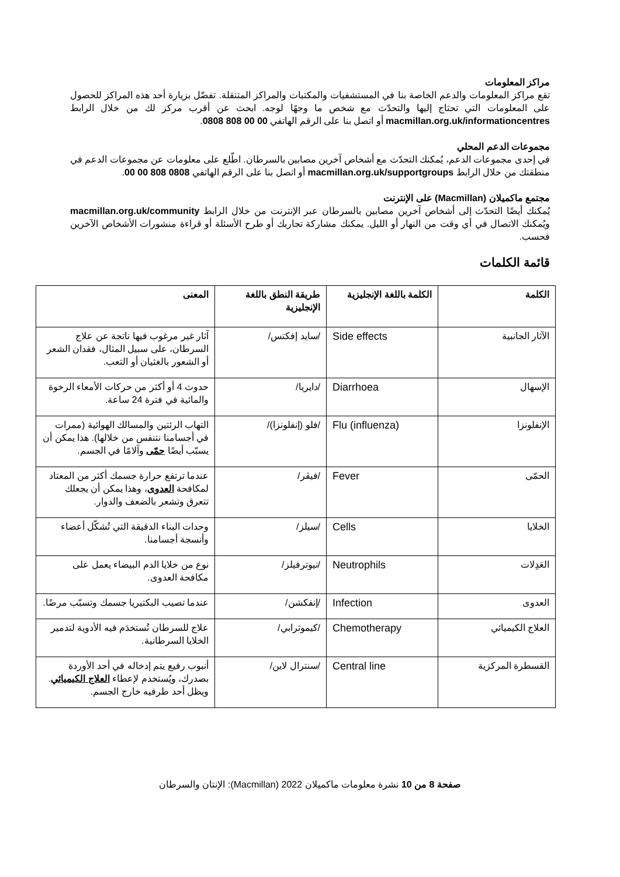مراكز المعلومات
تقع مراكز المعلومات والدعم الخاصة بنا في المستشفيات والمكتبات والمراكز المتنقلة. تفضّل بزيارة أحد هذه المراكز للحصول على المعلومات التي تحتاج إليها والتحدّث مع شخص ما وجهًا لوجه. ابحث عن أقرب مركز لك من خلال الرابط macmillan.org.uk/informationcentres أو اتصل بنا على الرقم الهاتفي 00 00 808 0808.
مجموعات الدعم المحلي
في إحدى مجموعات الدعم، يُمكنك التحدّث مع أشخاص آخرين مصابين بالسرطان. اطّلع على معلومات عن مجموعات الدعم في منطقتك من خلال الرابط macmillan.org.uk/supportgroups أو اتصل بنا على الرقم الهاتفي 0808 808 00 00.
مجتمع ماكميلان (Macmillan) على الإنترنت
يُمكنك أيضًا التحدّث إلى أشخاص آخرين مصابين بالسرطان عبر الإنترنت من خلال الرابط macmillan.org.uk/community ويُمكنك الاتصال في أي وقت من النهار أو الليل. يمكنك مشاركة تجاربك أو طرح الأسئلة أو قراءة منشورات الأشخاص الآخرين فحسب.
قائمة الكلمات
| الكلمة | الكلمة باللغة الإنجليزية | طريقة النطق باللغة الإنجليزية | المعنى |
| --- | --- | --- | --- |
| الآثار الجانبية | Side effects | /سايد إفكتس/ | آثار غير مرغوب فيها ناتجة عن علاج السرطان، على سبيل المثال، فقدان الشعر أو الشعور بالغثيان أو التعب. |
| الإسهال | Diarrhoea | /دايريا/ | حدوث 4 أو أكثر من حركات الأمعاء الرخوة والمائية في فترة 24 ساعة. |
| الإنفلونزا | Flu (influenza) | /فلو (إنفلونزا)/ | التهاب الرئتين والمسالك الهوائية (ممرات في أجسامنا نتنفس من خلالها). هذا يمكن أن يسبّب أيضًا حمّى وآلامًا في الجسم. |
| الحمّى | Fever | /فيڤر/ | عندما ترتفع حرارة جسمك أكثر من المعتاد لمكافحة العدوى ، وهذا يمكن أن يجعلك تتعرق وتشعر بالضعف والدوار. |
| الخلايا | Cells | /سيلز/ | وحدات البناء الدقيقة التي تُشكّل أعضاء وأنسجة أجسامنا. |
| العَدِلات | Neutrophils | /نيوترفيلز/ | نوع من خلايا الدم البيضاء يعمل على مكافحة العدوى. |
| العدوى | Infection | /إنفكشن/ | عندما تصيب البكتيريا جسمك وتسبّب مرضًا. |
| العلاج الكيميائي | Chemotherapy | /كيموثرابي/ | علاج للسرطان تُستخدَم فيه الأدوية لتدمير الخلايا السرطانية. |
| القسطرة المركزية | Central line | /سنترال لاين/ | أنبوب رفيع يتم إدخاله في أحد الأوردة بصدرك، ويُستخدم لإعطاء العلاج الكيميائي . ويظل أحد طرفيه خارج الجسم. |
صفحة 8 من 10 نشرة معلومات ماكميلان 2022 (Macmillan): الإنتان والسرطان